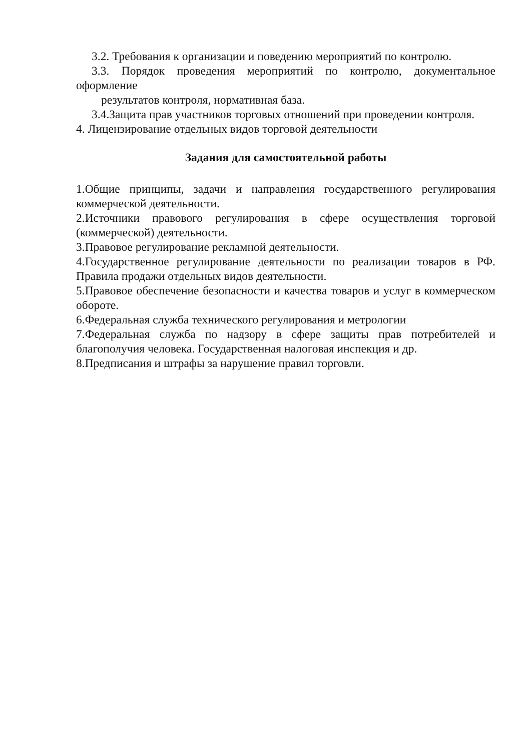3.2. Требования к организации и поведению мероприятий по контролю.
3.3. Порядок проведения мероприятий по контролю, документальное оформление
результатов контроля, нормативная база.
3.4.Защита прав участников торговых отношений при проведении контроля.
4. Лицензирование отдельных видов торговой деятельности
Задания для самостоятельной работы
1.Общие принципы, задачи и направления государственного регулирования коммерческой деятельности.
2.Источники правового регулирования в сфере осуществления торговой (коммерческой) деятельности.
3.Правовое регулирование рекламной деятельности.
4.Государственное регулирование деятельности по реализации товаров в РФ. Правила продажи отдельных видов деятельности.
5.Правовое обеспечение безопасности и качества товаров и услуг в коммерческом обороте.
6.Федеральная служба технического регулирования и метрологии
7.Федеральная служба по надзору в сфере защиты прав потребителей и благополучия человека. Государственная налоговая инспекция и др.
8.Предписания и штрафы за нарушение правил торговли.